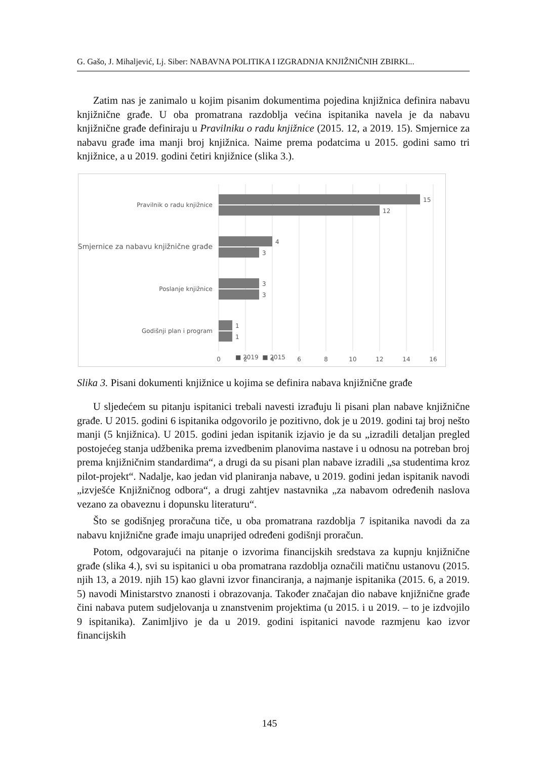G. Gašo, J. Mihaljević, Lj. Siber: NABAVNA POLITIKA I IZGRADNJA KNJIŽNIČNIH ZBIRKI...
Zatim nas je zanimalo u kojim pisanim dokumentima pojedina knjižnica definira nabavu knjižnične građe. U oba promatrana razdoblja većina ispitanika navela je da nabavu knjižnične građe definiraju u Pravilniku o radu knjižnice (2015. 12, a 2019. 15). Smjernice za nabavu građe ima manji broj knjižnica. Naime prema podatcima u 2015. godini samo tri knjižnice, a u 2019. godini četiri knjižnice (slika 3.).
15
12
4
3
3
3
1
1
Pravilnik o radu knjižnice
Smjernice za nabavu knjižnične građe
Poslanje knjižnice
Godišnji plan i program
0
2
4
6
8
10
12
14
16
■ 2019 ■ 2015
Slika 3. Pisani dokumenti knjižnice u kojima se definira nabava knjižnične građe
U sljedećem su pitanju ispitanici trebali navesti izrađuju li pisani plan nabave knjižnične građe. U 2015. godini 6 ispitanika odgovorilo je pozitivno, dok je u 2019. godini taj broj nešto manji (5 knjižnica). U 2015. godini jedan ispitanik izjavio je da su „izradili detaljan pregled postojećeg stanja udžbenika prema izvedbenim planovima nastave i u odnosu na potreban broj prema knjižničnim standardima“, a drugi da su pisani plan nabave izradili „sa studentima kroz pilot-projekt“. Nadalje, kao jedan vid planiranja nabave, u 2019. godini jedan ispitanik navodi „izvješće Knjižničnog odbora“, a drugi zahtjev nastavnika „za nabavom određenih naslova vezano za obaveznu i dopunsku literaturu“.
Što se godišnjeg proračuna tiče, u oba promatrana razdoblja 7 ispitanika navodi da za nabavu knjižnične građe imaju unaprijed određeni godišnji proračun.
Potom, odgovarajući na pitanje o izvorima financijskih sredstava za kupnju knjižnične građe (slika 4.), svi su ispitanici u oba promatrana razdoblja označili matičnu ustanovu (2015. njih 13, a 2019. njih 15) kao glavni izvor financiranja, a najmanje ispitanika (2015. 6, a 2019. 5) navodi Ministarstvo znanosti i obrazovanja. Također značajan dio nabave knjižnične građe čini nabava putem sudjelovanja u znanstvenim projektima (u 2015. i u 2019. – to je izdvojilo 9 ispitanika). Zanimljivo je da u 2019. godini ispitanici navode razmjenu kao izvor financijskih
145